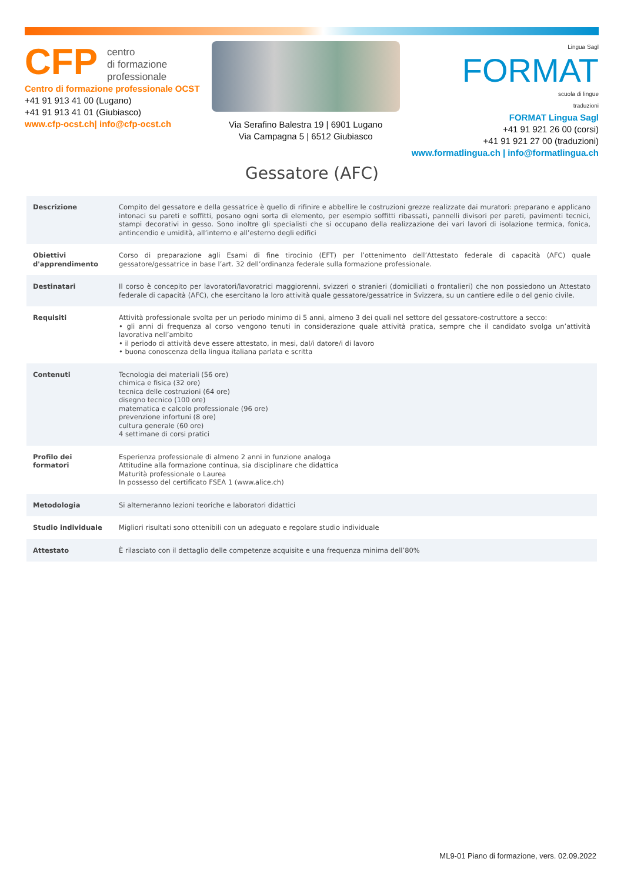CFP centro
di formazione
professionale
Centro di formazione professionale OCST
+41 91 913 41 00 (Lugano)
+41 91 913 41 01 (Giubiasco)
www.cfp-ocst.ch| info@cfp-ocst.ch
Via Serafino Balestra 19 | 6901 Lugano
Via Campagna 5 | 6512 Giubiasco
Lingua Sagl
FORMAT
scuola di lingue
traduzioni
FORMAT Lingua Sagl
+41 91 921 26 00 (corsi)
+41 91 921 27 00 (traduzioni)
www.formatlingua.ch | info@formatlingua.ch
Gessatore (AFC)
| Descrizione | Compito del gessatore e della gessatrice è quello di rifinire e abbellire le costruzioni grezze realizzate dai muratori: preparano e applicano intonaci su pareti e soffitti, posano ogni sorta di elemento, per esempio soffitti ribassati, pannelli divisori per pareti, pavimenti tecnici, stampi decorativi in gesso. Sono inoltre gli specialisti che si occupano della realizzazione dei vari lavori di isolazione termica, fonica, antincendio e umidità, all’interno e all’esterno degli edifici |
| Obiettivi d'apprendimento | Corso di preparazione agli Esami di fine tirocinio (EFT) per l’ottenimento dell’Attestato federale di capacità (AFC) quale gessatore/gessatrice in base l’art. 32 dell’ordinanza federale sulla formazione professionale. |
| Destinatari | Il corso è concepito per lavoratori/lavoratrici maggiorenni, svizzeri o stranieri (domiciliati o frontalieri) che non possiedono un Attestato federale di capacità (AFC), che esercitano la loro attività quale gessatore/gessatrice in Svizzera, su un cantiere edile o del genio civile. |
| Requisiti | Attività professionale svolta per un periodo minimo di 5 anni, almeno 3 dei quali nel settore del gessatore-costruttore a secco: • gli anni di frequenza al corso vengono tenuti in considerazione quale attività pratica, sempre che il candidato svolga un’attività lavorativa nell’ambito • il periodo di attività deve essere attestato, in mesi, dal/i datore/i di lavoro • buona conoscenza della lingua italiana parlata e scritta |
| Contenuti | Tecnologia dei materiali (56 ore) chimica e fisica (32 ore) tecnica delle costruzioni (64 ore) disegno tecnico (100 ore) matematica e calcolo professionale (96 ore) prevenzione infortuni (8 ore) cultura generale (60 ore) 4 settimane di corsi pratici |
| Profilo dei formatori | Esperienza professionale di almeno 2 anni in funzione analoga Attitudine alla formazione continua, sia disciplinare che didattica Maturità professionale o Laurea In possesso del certificato FSEA 1 (www.alice.ch) |
| Metodologia | Si alterneranno lezioni teoriche e laboratori didattici |
| Studio individuale | Migliori risultati sono ottenibili con un adeguato e regolare studio individuale |
| Attestato | È rilasciato con il dettaglio delle competenze acquisite e una frequenza minima dell’80% |
ML9-01 Piano di formazione, vers. 02.09.2022